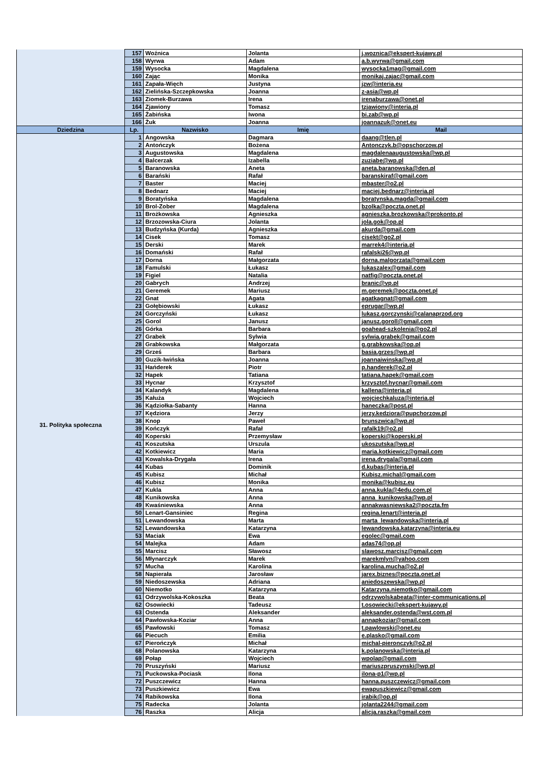| | 157 | Woźnica | Jolanta | j.woznica@ekspert-kujawy.pl |
| | 158 | Wyrwa | Adam | a.b.wyrwa@gmail.com |
| | 159 | Wysocka | Magdalena | wysocka1mag@gmail.com |
| | 160 | Zając | Monika | monikaj.zajac@gmail.com |
| | 161 | Zapała-Więch | Justyna | jzw@interia.eu |
| | 162 | Zielińska-Szczepkowska | Joanna | z-asia@wp.pl |
| | 163 | Ziomek-Burzawa | Irena | irenaburzawa@onet.pl |
| | 164 | Zjawiony | Tomasz | tzjawiony@interia.pl |
| | 165 | Żabińska | Iwona | bi.zab@wp.pl |
| | 166 | Żuk | Joanna | joannazuk@onet.eu |
| Dziedzina | Lp. | Nazwisko | Imię | Mail |
| 31. Polityka społeczna | 1 | Angowska | Dagmara | daang@tlen.pl |
| | 2 | Antończyk | Bożena | Antonczyk.b@opschorzow.pl |
| | 3 | Augustowska | Magdalena | magdalenaaugustowska@wp.pl |
| | 4 | Balcerzak | Izabella | zuziabe@wp.pl |
| | 5 | Baranowska | Aneta | aneta.baranowska@den.pl |
| | 6 | Barański | Rafał | baranskiraf@gmail.com |
| | 7 | Baster | Maciej | mbaster@o2.pl |
| | 8 | Bednarz | Maciej | maciej.bednarz@interia.pl |
| | 9 | Boratyńska | Magdalena | boratynska.magda@gmail.com |
| | 10 | Brol-Zober | Magdalena | bzolka@poczta.onet.pl |
| | 11 | Brożkowska | Agnieszka | agnieszka.brozkowska@prokonto.pl |
| | 12 | Brzozowska-Ciura | Jolanta | jola.gok@op.pl |
| | 13 | Budzyńska (Kurda) | Agnieszka | akurda@gmail.com |
| | 14 | Cisek | Tomasz | cisekt@go2.pl |
| | 15 | Derski | Marek | marrek4@interia.pl |
| | 16 | Domański | Rafał | rafalski26@wp.pl |
| | 17 | Dorna | Małgorzata | dorna.malgorzata@gmail.com |
| | 18 | Famulski | Łukasz | lukaszalex@gmail.com |
| | 19 | Figiel | Natalia | natfig@poczta.onet.pl |
| | 20 | Gabrych | Andrzej | branic@vp.pl |
| | 21 | Geremek | Mariusz | m.geremek@poczta.onet.pl |
| | 22 | Gnat | Agata | agatkagnat@gmail.com |
| | 23 | Gołębiowski | Łukasz | eprugar@wp.pl |
| | 24 | Gorczyński | Łukasz | lukasz.gorczynski@calanaprzod.org |
| | 25 | Gorol | Janusz | janusz.goroll@gmail.com |
| | 26 | Górka | Barbara | goahead-szkolenia@go2.pl |
| | 27 | Grabek | Sylwia | sylwia.grabek@gmail.com |
| | 28 | Grabkowska | Małgorzata | g.grabkowska@op.pl |
| | 29 | Grześ | Barbara | basia.grzes@wp.pl |
| | 30 | Guzik-Iwińska | Joanna | joannaiwinska@wp.pl |
| | 31 | Hańderek | Piotr | p.handerek@o2.pl |
| | 32 | Hapek | Tatiana | tatiana.hapek@gmail.com |
| | 33 | Hycnar | Krzysztof | krzysztof.hycnar@gmail.com |
| | 34 | Kalandyk | Magdalena | kallena@interia.pl |
| | 35 | Kałuża | Wojciech | wojciechkaluza@interia.pl |
| | 36 | Kądziołka-Sabanty | Hanna | haneczka@post.pl |
| | 37 | Kędziora | Jerzy | jerzy.kedziora@pupchorzow.pl |
| | 38 | Knop | Paweł | brunszwica@wp.pl |
| | 39 | Kończyk | Rafał | rafalk19@o2.pl |
| | 40 | Koperski | Przemysław | koperski@koperski.pl |
| | 41 | Koszutska | Urszula | ukoszutska@wp.pl |
| | 42 | Kotkiewicz | Maria | maria.kotkiewicz@gmail.com |
| | 43 | Kowalska-Drygała | Irena | irena.drygala@gmail.com |
| | 44 | Kubas | Dominik | d.kubas@interia.pl |
| | 45 | Kubisz | Michał | Kubisz.michal@gmail.com |
| | 46 | Kubisz | Monika | monika@kubisz.eu |
| | 47 | Kukla | Anna | anna.kukla@4edu.com.pl |
| | 48 | Kunikowska | Anna | anna_kunikowska@wp.pl |
| | 49 | Kwaśniewska | Anna | annakwasniewska2@poczta.fm |
| | 50 | Lenart-Gansiniec | Regina | regina.lenart@interia.pl |
| | 51 | Lewandowska | Marta | marta_lewandowska@interia.pl |
| | 52 | Lewandowska | Katarzyna | lewandowska.katarzyna@interia.eu |
| | 53 | Maciak | Ewa | egolec@gmail.com |
| | 54 | Malejka | Adam | adas74@op.pl |
| | 55 | Marcisz | Sławosz | slawosz.marcisz@gmail.com |
| | 56 | Młynarczyk | Marek | marekmlyn@yahoo.com |
| | 57 | Mucha | Karolina | karolina.mucha@o2.pl |
| | 58 | Napierała | Jarosław | jarex.biznes@poczta.onet.pl |
| | 59 | Niedoszewska | Adriana | aniedoszewska@wp.pl |
| | 60 | Niemotko | Katarzyna | Katarzyna.niemotko@gmail.com |
| | 61 | Odrzywolska-Kokoszka | Beata | odrzywolskabeata@inter-communications.pl |
| | 62 | Osowiecki | Tadeusz | t.osowiecki@ekspert-kujawy.pl |
| | 63 | Ostenda | Aleksander | aleksander.ostenda@wst.com.pl |
| | 64 | Pawłowska-Koziar | Anna | annapkoziar@gmail.com |
| | 65 | Pawłowski | Tomasz | t.pawlowski@onet.eu |
| | 66 | Piecuch | Emilia | e.plasko@gmail.com |
| | 67 | Pierończyk | Michał | michal-pieronczyk@o2.pl |
| | 68 | Polanowska | Katarzyna | k.polanowska@interia.pl |
| | 69 | Połap | Wojciech | wpolap@gmail.com |
| | 70 | Pruszyński | Mariusz | mariuszpruszynski@wp.pl |
| | 71 | Puckowska-Pociask | Ilona | ilona-p1@wp.pl |
| | 72 | Puszczewicz | Hanna | hanna.puszczewicz@gmail.com |
| | 73 | Puszkiewicz | Ewa | ewapuszkiewicz@gmail.com |
| | 74 | Rabikowska | Ilona | irabik@op.pl |
| | 75 | Radecka | Jolanta | jolanta2244@gmail.com |
| | 76 | Raszka | Alicja | alicja.raszka@gmail.com |